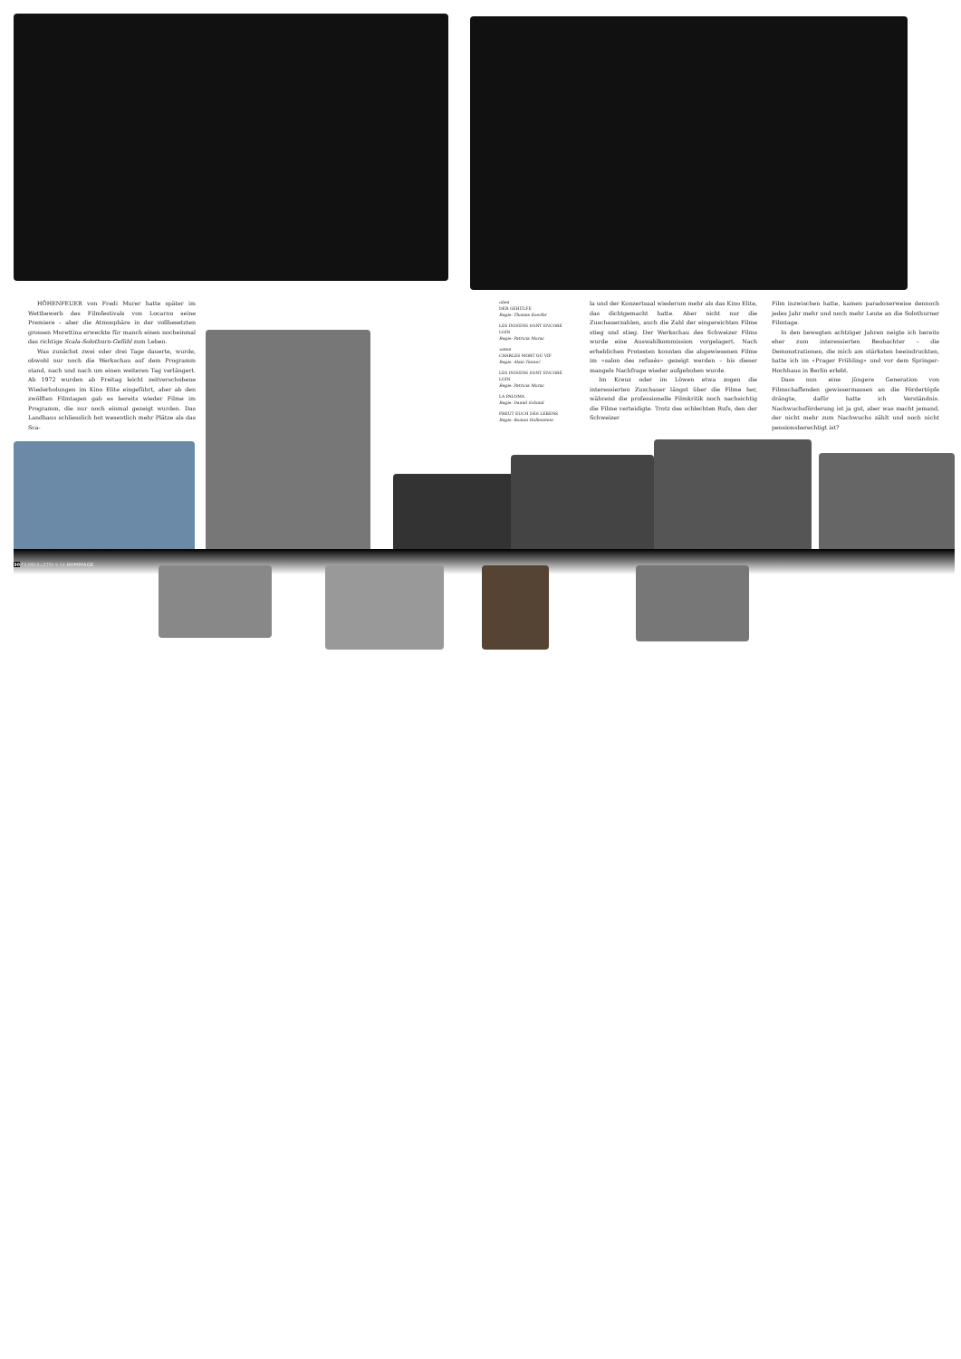HÖHENFEUER von Fredi Murer hatte später im Wettbewerb des Filmfestivals von Locarno seine Premiere – aber die Atmosphäre in der vollbesetzten grossen Morettina erweckte für manch einen nocheinmal das richtige Scala-Solothurn-Gefühl zum Leben.
Was zunächst zwei oder drei Tage dauerte, wurde, obwohl nur noch die Werkschau auf dem Programm stand, nach und nach um einen weiteren Tag verlängert. Ab 1972 wurden ab Freitag leicht zeitverschobene Wiederholungen im Kino Elite eingeführt, aber ab den zwölften Filmtagen gab es bereits wieder Filme im Programm, die nur noch einmal gezeigt wurden. Das Landhaus schliesslich bot wesentlich mehr Plätze als das Sca-
oben
DER GEHÜLFE
Regie: Thomas Koerfer
LES INDIENS SONT ENCORE LOIN
Regie: Patricia Moraz
unten
CHARLES MORT OU VIF
Regie: Alain Tanner
LES INDIENS SONT ENCORE LOIN
Regie: Patricia Moraz
LA PALOMA
Regie: Daniel Schmid
FREUT EUCH DES LEBENS
Regie: Roman Hollenstein
la und der Konzertsaal wiederum mehr als das Kino Elite, das dichtgemacht hatte. Aber nicht nur die Zuschauerzahlen, auch die Zahl der eingereichten Filme stieg und stieg. Der Werkschau des Schweizer Films wurde eine Auswahlkommission vorgelagert. Nach erheblichen Protesten konnten die abgewiesenen Filme im «salon des refusés» gezeigt werden – bis dieser mangels Nachfrage wieder aufgehoben wurde.
Im Kreuz oder im Löwen etwa zogen die interessierten Zuschauer längst über die Filme her, während die professionelle Filmkritik noch nachsichtig die Filme verteidigte. Trotz des schlechten Rufs, den der Schweizer
Film inzwischen hatte, kamen paradoxerweise dennoch jedes Jahr mehr und noch mehr Leute an die Solothurner Filmtage.
In den bewegten achtziger Jahren neigte ich bereits eher zum interessierten Beobachter – die Demonstrationen, die mich am stärksten beeindruckten, hatte ich im «Prager Frühling» und vor dem Springer-Hochhaus in Berlin erlebt.
Dass nun eine jüngere Generation von Filmschaffenden gewissermassen an die Fördertöpfe drängte, dafür hatte ich Verständnis. Nachwuchsförderung ist ja gut, aber was macht jemand, der nicht mehr zum Nachwuchs zählt und noch nicht pensionsberechtigt ist?
30 FILMBULLETIN 9.04 HOMMAGE